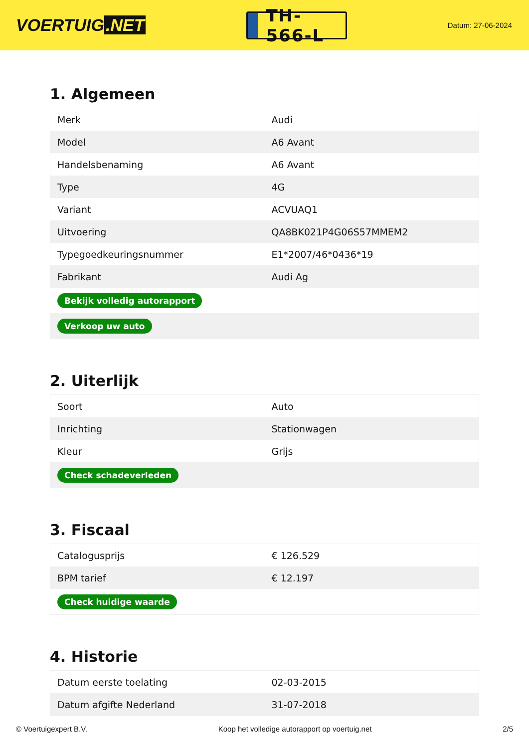VOERTUIG.NET
TH-566-L
Datum: 27-06-2024
1. Algemeen
| Merk | Audi |
| Model | A6 Avant |
| Handelsbenaming | A6 Avant |
| Type | 4G |
| Variant | ACVUAQ1 |
| Uitvoering | QA8BK021P4G06S57MMEM2 |
| Typegoedkeuringsnummer | E1*2007/46*0436*19 |
| Fabrikant | Audi Ag |
| Bekijk volledig autorapport | |
| Verkoop uw auto | |
2. Uiterlijk
| Soort | Auto |
| Inrichting | Stationwagen |
| Kleur | Grijs |
| Check schadeverleden | |
3. Fiscaal
| Catalogusprijs | € 126.529 |
| BPM tarief | € 12.197 |
| Check huidige waarde | |
4. Historie
| Datum eerste toelating | 02-03-2015 |
| Datum afgifte Nederland | 31-07-2018 |
© Voertuigexpert B.V. Koop het volledige autorapport op voertuig.net 2/5